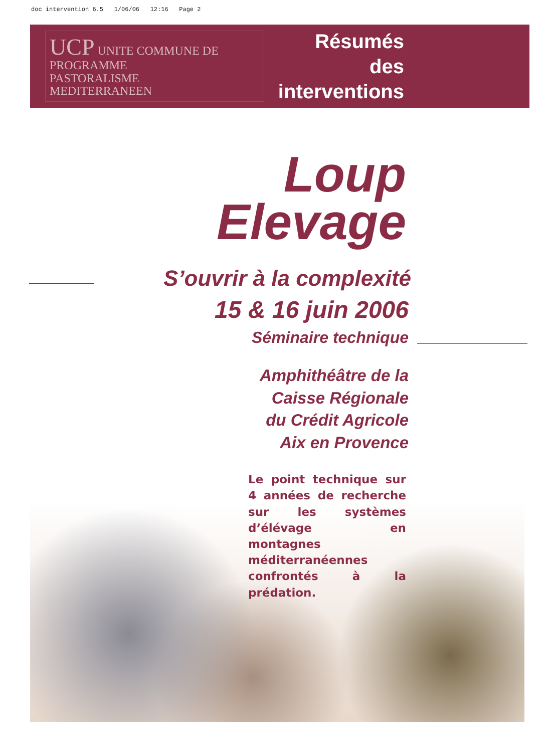doc intervention 6.5 1/06/06 12:16 Page 2
UCP UNITE COMMUNE DE PROGRAMME
PASTORALISME
MEDITERRANEEN
Résumés
des interventions
Loup
Elevage
S’ouvrir à la complexité
15 & 16 juin 2006
Séminaire technique
Amphithéâtre de la
Caisse Régionale
du Crédit Agricole
Aix en Provence
Le point technique sur 4 années de recherche sur les systèmes d’élévage en montagnes méditerranéennes confrontés à la prédation.